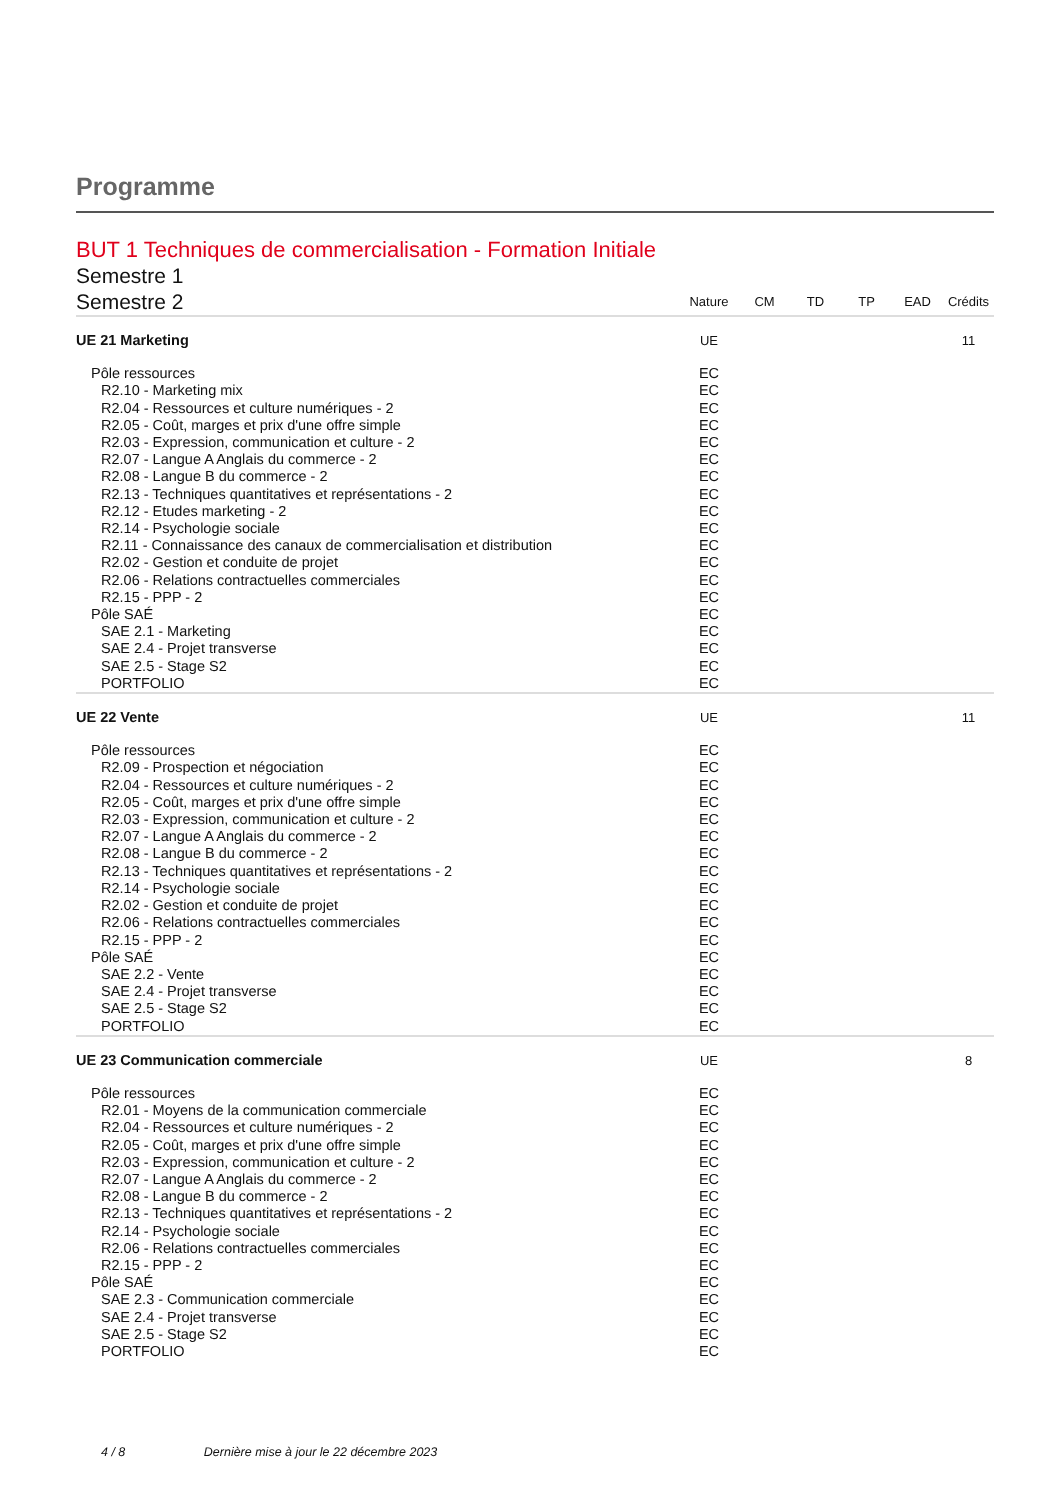Programme
BUT 1 Techniques de commercialisation - Formation Initiale
| Semestre 1 | | | | | | |
| Semestre 2 | Nature | CM | TD | TP | EAD | Crédits |
| UE 21 Marketing | UE | | | | | 11 |
| Pôle ressources | EC | | | | | |
| R2.10 - Marketing mix | EC | | | | | |
| R2.04 - Ressources et culture numériques - 2 | EC | | | | | |
| R2.05 - Coût, marges et prix d'une offre simple | EC | | | | | |
| R2.03 - Expression, communication et culture - 2 | EC | | | | | |
| R2.07 - Langue A Anglais du commerce - 2 | EC | | | | | |
| R2.08 - Langue B du commerce - 2 | EC | | | | | |
| R2.13 - Techniques quantitatives et représentations - 2 | EC | | | | | |
| R2.12 - Etudes marketing - 2 | EC | | | | | |
| R2.14 - Psychologie sociale | EC | | | | | |
| R2.11 - Connaissance des canaux de commercialisation et distribution | EC | | | | | |
| R2.02 - Gestion et conduite de projet | EC | | | | | |
| R2.06 - Relations contractuelles commerciales | EC | | | | | |
| R2.15 - PPP - 2 | EC | | | | | |
| Pôle SAÉ | EC | | | | | |
| SAE 2.1 - Marketing | EC | | | | | |
| SAE 2.4 - Projet transverse | EC | | | | | |
| SAE 2.5 - Stage S2 | EC | | | | | |
| PORTFOLIO | EC | | | | | |
| UE 22 Vente | UE | | | | | 11 |
| Pôle ressources | EC | | | | | |
| R2.09 - Prospection et négociation | EC | | | | | |
| R2.04 - Ressources et culture numériques - 2 | EC | | | | | |
| R2.05 - Coût, marges et prix d'une offre simple | EC | | | | | |
| R2.03 - Expression, communication et culture - 2 | EC | | | | | |
| R2.07 - Langue A Anglais du commerce - 2 | EC | | | | | |
| R2.08 - Langue B du commerce - 2 | EC | | | | | |
| R2.13 - Techniques quantitatives et représentations - 2 | EC | | | | | |
| R2.14 - Psychologie sociale | EC | | | | | |
| R2.02 - Gestion et conduite de projet | EC | | | | | |
| R2.06 - Relations contractuelles commerciales | EC | | | | | |
| R2.15 - PPP - 2 | EC | | | | | |
| Pôle SAÉ | EC | | | | | |
| SAE 2.2 - Vente | EC | | | | | |
| SAE 2.4 - Projet transverse | EC | | | | | |
| SAE 2.5 - Stage S2 | EC | | | | | |
| PORTFOLIO | EC | | | | | |
| UE 23 Communication commerciale | UE | | | | | 8 |
| Pôle ressources | EC | | | | | |
| R2.01 - Moyens de la communication commerciale | EC | | | | | |
| R2.04 - Ressources et culture numériques - 2 | EC | | | | | |
| R2.05 - Coût, marges et prix d'une offre simple | EC | | | | | |
| R2.03 - Expression, communication et culture - 2 | EC | | | | | |
| R2.07 - Langue A Anglais du commerce - 2 | EC | | | | | |
| R2.08 - Langue B du commerce - 2 | EC | | | | | |
| R2.13 - Techniques quantitatives et représentations - 2 | EC | | | | | |
| R2.14 - Psychologie sociale | EC | | | | | |
| R2.06 - Relations contractuelles commerciales | EC | | | | | |
| R2.15 - PPP - 2 | EC | | | | | |
| Pôle SAÉ | EC | | | | | |
| SAE 2.3 - Communication commerciale | EC | | | | | |
| SAE 2.4 - Projet transverse | EC | | | | | |
| SAE 2.5 - Stage S2 | EC | | | | | |
| PORTFOLIO | EC | | | | | |
4 / 8 Dernière mise à jour le 22 décembre 2023